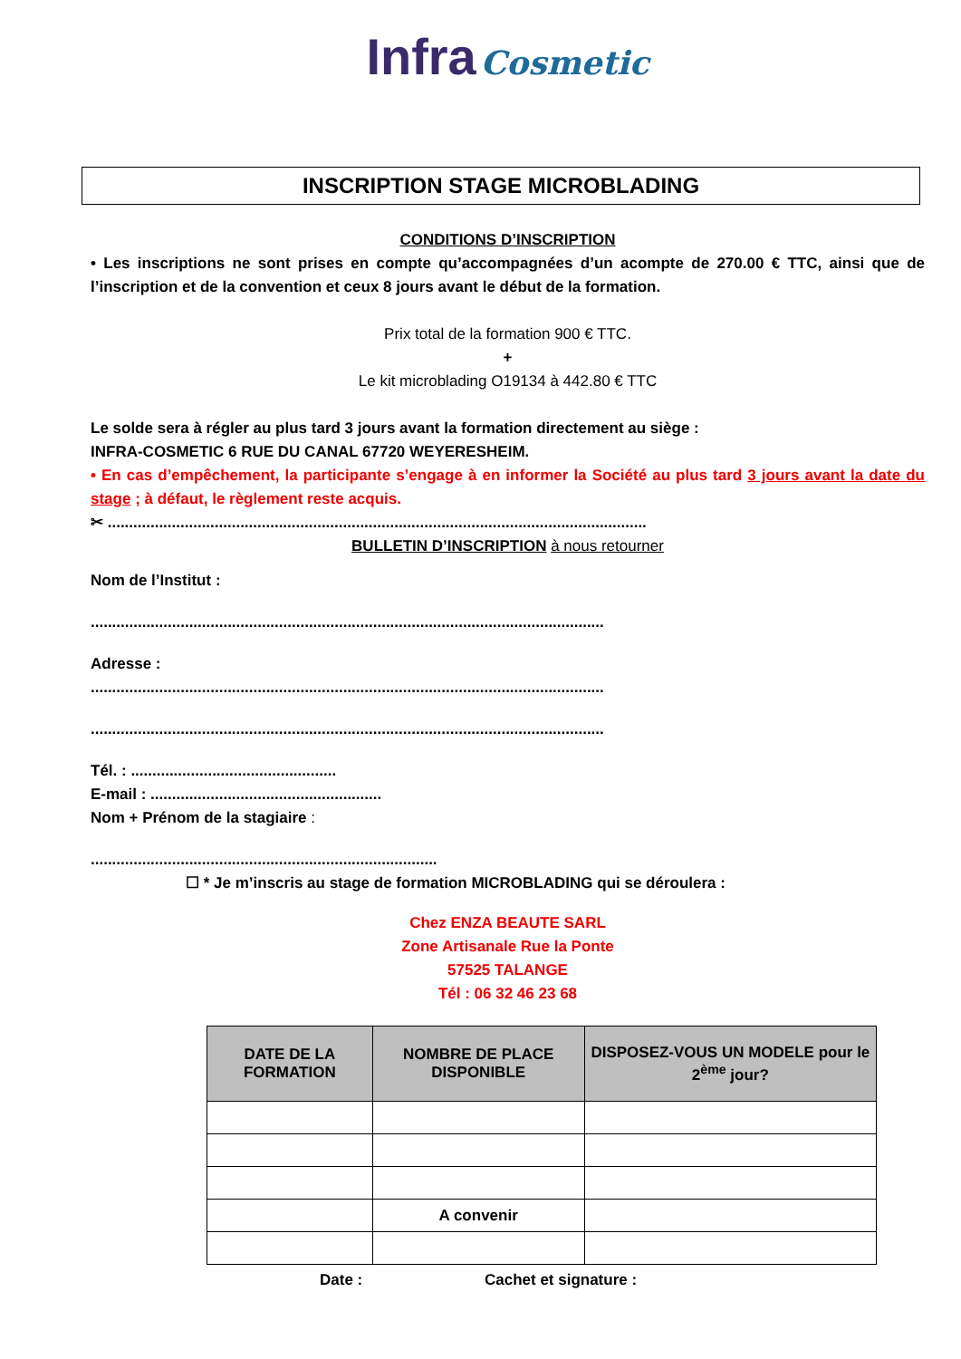Infra Cosmetic
INSCRIPTION STAGE MICROBLADING
CONDITIONS D’INSCRIPTION
• Les inscriptions ne sont prises en compte qu’accompagnées d’un acompte de 270.00 € TTC, ainsi que de l’inscription et de la convention et ceux 8 jours avant le début de la formation.
Prix total de la formation 900 € TTC.
+
Le kit microblading O19134 à 442.80 € TTC
Le solde sera à régler au plus tard 3 jours avant la formation directement au siège :
INFRA-COSMETIC 6 RUE DU CANAL 67720 WEYERESHEIM.
• En cas d’empêchement, la participante s’engage à en informer la Société au plus tard 3 jours avant la date du stage ; à défaut, le règlement reste acquis.
✂ ..............................................................................................................................
BULLETIN D’INSCRIPTION à nous retourner
Nom de l’Institut :
........................................................................................................................
Adresse :
........................................................................................................................
........................................................................................................................
Tél. : ................................................
E-mail : ......................................................
Nom + Prénom de la stagiaire :
.................................................................................
☐ * Je m’inscris au stage de formation MICROBLADING qui se déroulera :
Chez ENZA BEAUTE SARL
Zone Artisanale Rue la Ponte
57525 TALANGE
Tél : 06 32 46 23 68
| DATE DE LA FORMATION | NOMBRE DE PLACE DISPONIBLE | DISPOSEZ-VOUS UN MODELE pour le 2<sup>ème</sup> jour? |
| --- | --- | --- |
| | A convenir | |
Date : Cachet et signature :